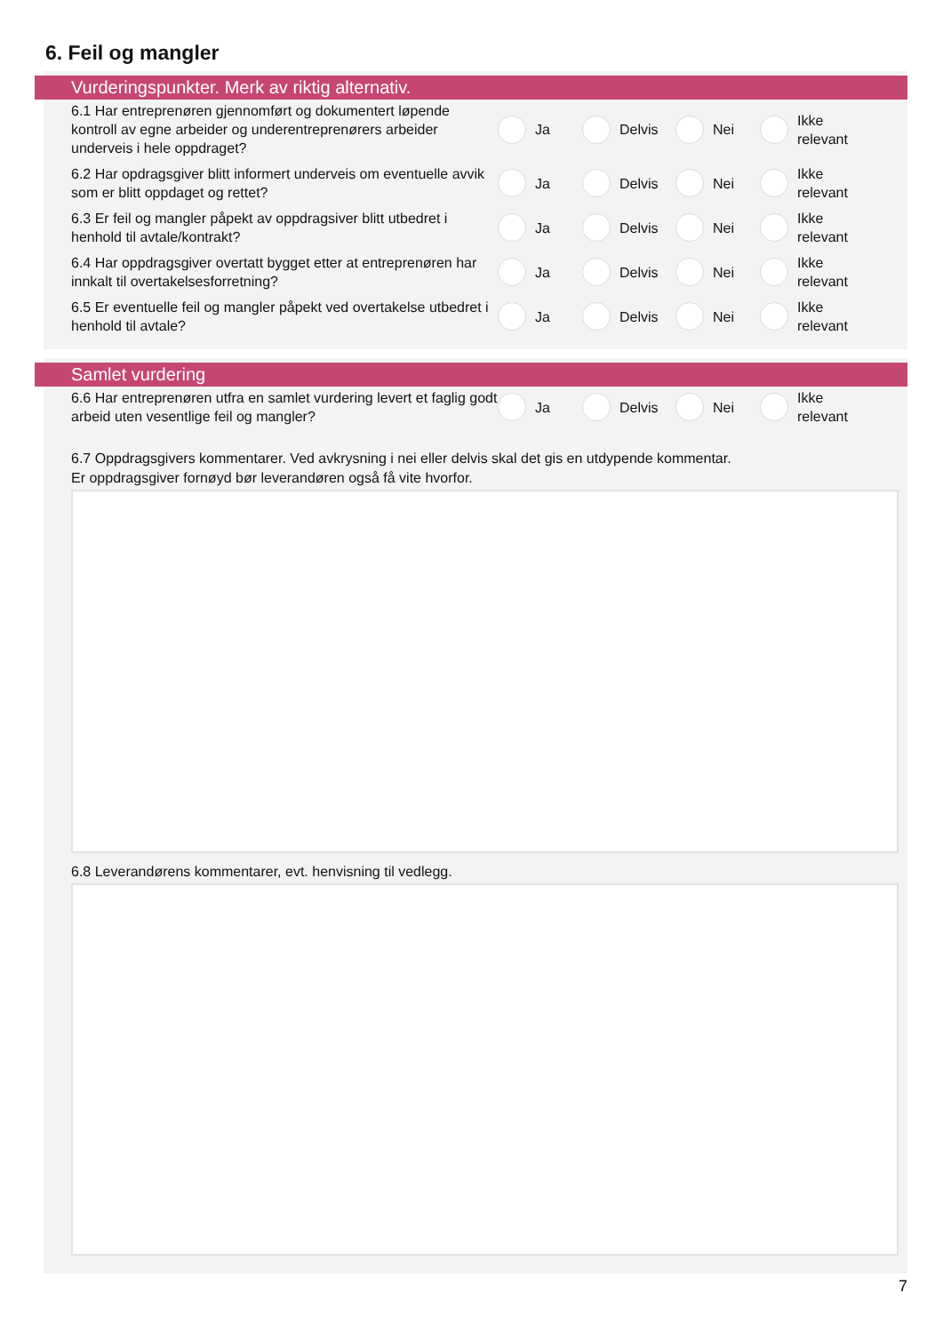6. Feil og mangler
Vurderingspunkter. Merk av riktig alternativ.
6.1 Har entreprenøren gjennomført og dokumentert løpende kontroll av egne arbeider og underentreprenørers arbeider underveis i hele oppdraget?
Ja Delvis Nei
Ikke relevant
6.2 Har opdragsgiver blitt informert underveis om eventuelle avvik som er blitt oppdaget og rettet?
Ja Delvis Nei
Ikke relevant
6.3 Er feil og mangler påpekt av oppdragsiver blitt utbedret i henhold til avtale/kontrakt?
Ja Delvis Nei
Ikke relevant
6.4 Har oppdragsgiver overtatt bygget etter at entreprenøren har innkalt til overtakelsesforretning?
Ja Delvis Nei
Ikke relevant
6.5 Er eventuelle feil og mangler påpekt ved overtakelse utbedret i henhold til avtale?
Ja Delvis Nei
Ikke relevant
Samlet vurdering
6.6 Har entreprenøren utfra en samlet vurdering levert et faglig godt arbeid uten vesentlige feil og mangler?
Ja Delvis Nei
Ikke relevant
6.7 Oppdragsgivers kommentarer. Ved avkrysning i nei eller delvis skal det gis en utdypende kommentar.
Er oppdragsgiver fornøyd bør leverandøren også få vite hvorfor.
6.8 Leverandørens kommentarer, evt. henvisning til vedlegg.
7